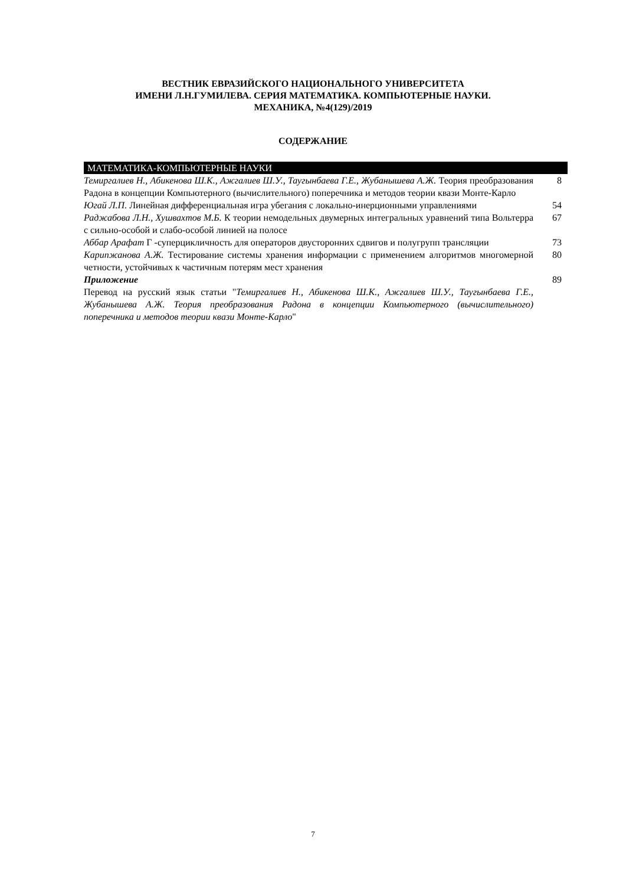ВЕСТНИК ЕВРАЗИЙСКОГО НАЦИОНАЛЬНОГО УНИВЕРСИТЕТА
ИМЕНИ Л.Н.ГУМИЛЕВА. СЕРИЯ МАТЕМАТИКА. КОМПЬЮТЕРНЫЕ НАУКИ.
МЕХАНИКА, №4(129)/2019
СОДЕРЖАНИЕ
| МАТЕМАТИКА-КОМПЬЮТЕРНЫЕ НАУКИ | |
| Темиргалиев Н., Абикенова Ш.К., Ажгалиев Ш.У., Таугынбаева Г.Е., Жубанышева А.Ж. Теория преобразования Радона в концепции Компьютерного (вычислительного) поперечника и методов теории квази Монте-Карло | 8 |
| Югай Л.П. Линейная дифференциальная игра убегания с локально-инерционными управлениями | 54 |
| Раджабова Л.Н., Хушвахтов М.Б. К теории немодельных двумерных интегральных уравнений типа Вольтерра с сильно-особой и слабо-особой линией на полосе | 67 |
| Аббар Арафат Г -суперцикличность для операторов двусторонних сдвигов и полугрупп трансляции | 73 |
| Карипжанова А.Ж. Тестирование системы хранения информации с применением алгоритмов многомерной четности, устойчивых к частичным потерям мест хранения | 80 |
| Приложение Перевод на русский язык статьи " Темиргалиев Н., Абикенова Ш.К., Ажгалиев Ш.У., Таугынбаева Г.Е., Жубанышева А.Ж. Теория преобразования Радона в концепции Компьютерного (вычислительного) поперечника и методов теории квази Монте-Карло " | 89 |
7